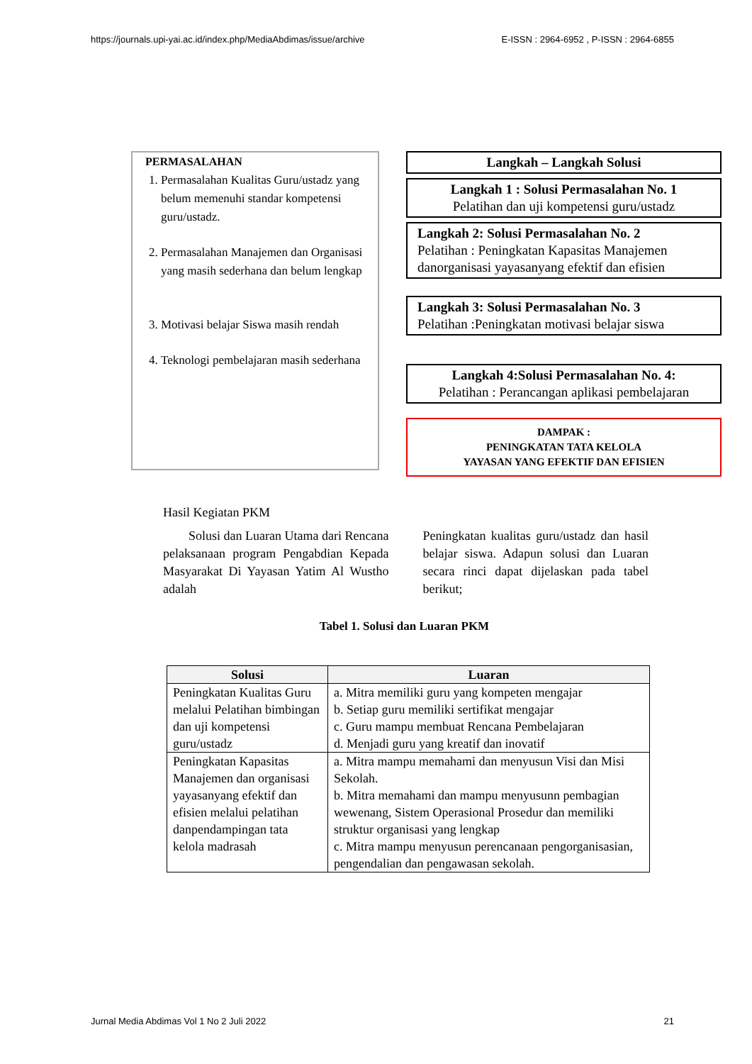https://journals.upi-yai.ac.id/index.php/MediaAbdimas/issue/archive E-ISSN : 2964-6952 , P-ISSN : 2964-6855
PERMASALAHAN
1. Permasalahan Kualitas Guru/ustadz yang belum memenuhi standar kompetensi guru/ustadz.
2. Permasalahan Manajemen dan Organisasi yang masih sederhana dan belum lengkap
3. Motivasi belajar Siswa masih rendah
4. Teknologi pembelajaran masih sederhana
Langkah – Langkah Solusi
Langkah 1 : Solusi Permasalahan No. 1
Pelatihan dan uji kompetensi guru/ustadz
Langkah 2: Solusi Permasalahan No. 2
Pelatihan : Peningkatan Kapasitas Manajemen danorganisasi yayasanyang efektif dan efisien
Langkah 3: Solusi Permasalahan No. 3
Pelatihan :Peningkatan motivasi belajar siswa
Langkah 4:Solusi Permasalahan No. 4:
Pelatihan : Perancangan aplikasi pembelajaran
DAMPAK :
PENINGKATAN TATA KELOLA
YAYASAN YANG EFEKTIF DAN EFISIEN
Hasil Kegiatan PKM
Solusi dan Luaran Utama dari Rencana pelaksanaan program Pengabdian Kepada Masyarakat Di Yayasan Yatim Al Wustho adalah
Peningkatan kualitas guru/ustadz dan hasil belajar siswa. Adapun solusi dan Luaran secara rinci dapat dijelaskan pada tabel berikut;
Tabel 1. Solusi dan Luaran PKM
| Solusi | Luaran |
| --- | --- |
| Peningkatan Kualitas Guru melalui Pelatihan bimbingan dan uji kompetensi guru/ustadz | a. Mitra memiliki guru yang kompeten mengajar b. Setiap guru memiliki sertifikat mengajar c. Guru mampu membuat Rencana Pembelajaran d. Menjadi guru yang kreatif dan inovatif |
| Peningkatan Kapasitas Manajemen dan organisasi yayasanyang efektif dan efisien melalui pelatihan danpendampingan tata kelola madrasah | a. Mitra mampu memahami dan menyusun Visi dan Misi Sekolah. b. Mitra memahami dan mampu menyusunn pembagian wewenang, Sistem Operasional Prosedur dan memiliki struktur organisasi yang lengkap c. Mitra mampu menyusun perencanaan pengorganisasian, pengendalian dan pengawasan sekolah. |
Jurnal Media Abdimas Vol 1 No 2 Juli 2022 21